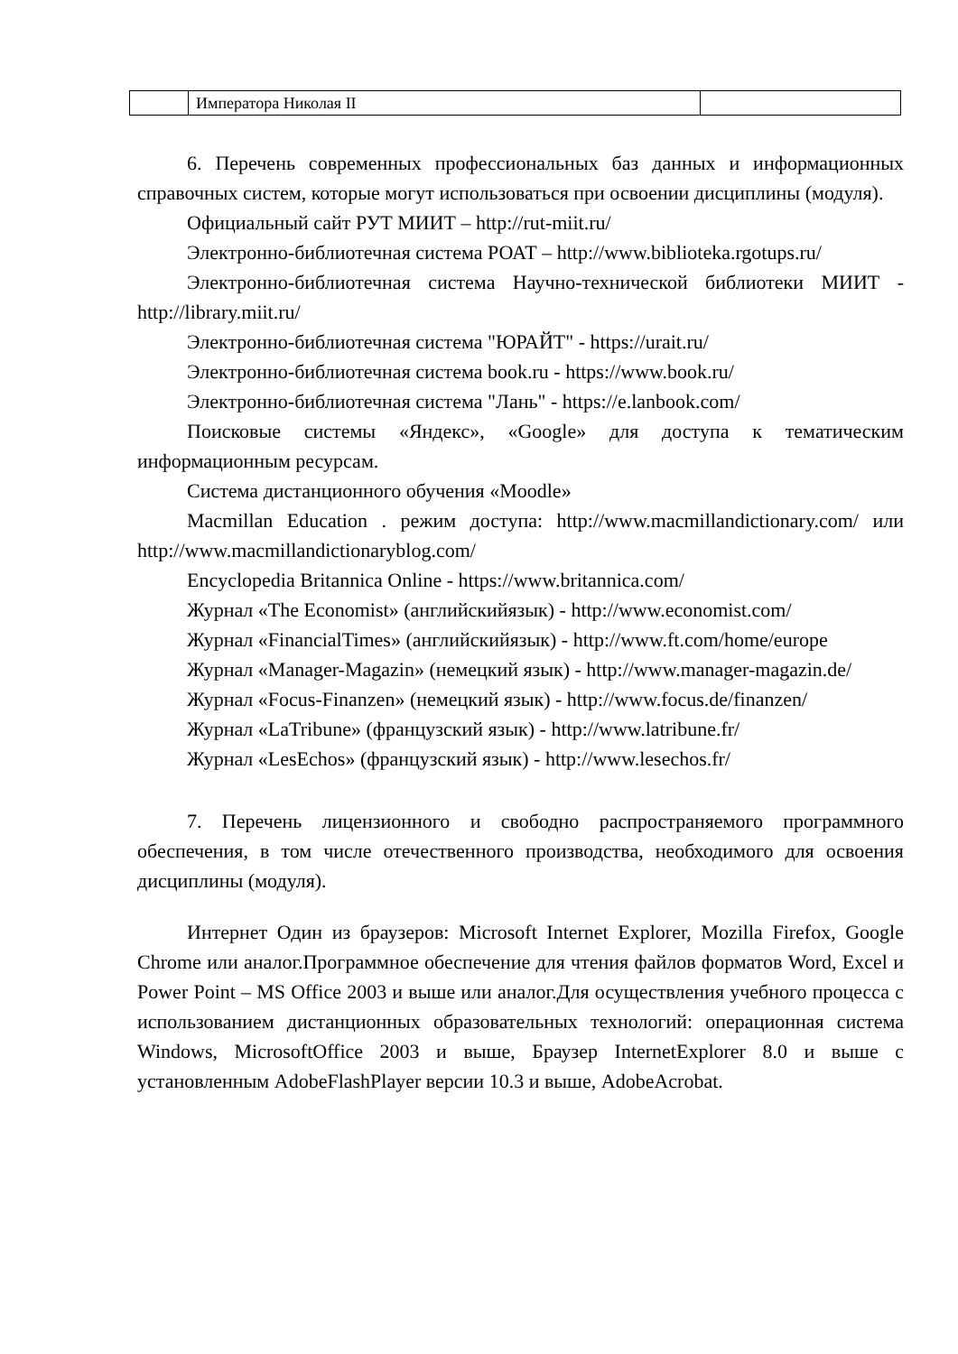| | Императора Николая II | |
6. Перечень современных профессиональных баз данных и информационных справочных систем, которые могут использоваться при освоении дисциплины (модуля).
Официальный сайт РУТ МИИТ – http://rut-miit.ru/
Электронно-библиотечная система РОАТ – http://www.biblioteka.rgotups.ru/
Электронно-библиотечная система Научно-технической библиотеки МИИТ -http://library.miit.ru/
Электронно-библиотечная система "ЮРАЙТ" - https://urait.ru/
Электронно-библиотечная система book.ru - https://www.book.ru/
Электронно-библиотечная система "Лань" - https://e.lanbook.com/
Поисковые системы «Яндекс», «Google» для доступа к тематическим информационным ресурсам.
Система дистанционного обучения «Moodle»
Macmillan Education . режим доступа: http://www.macmillandictionary.com/ или http://www.macmillandictionaryblog.com/
Encyclopedia Britannica Online - https://www.britannica.com/
Журнал «The Economist» (английскийязык) - http://www.economist.com/
Журнал «FinancialTimes» (английскийязык) - http://www.ft.com/home/europe
Журнал «Manager-Magazin» (немецкий язык) - http://www.manager-magazin.de/
Журнал «Focus-Finanzen» (немецкий язык) - http://www.focus.de/finanzen/
Журнал «LaTribune» (французский язык) - http://www.latribune.fr/
Журнал «LesEchos» (французский язык) - http://www.lesechos.fr/
7. Перечень лицензионного и свободно распространяемого программного обеспечения, в том числе отечественного производства, необходимого для освоения дисциплины (модуля).
Интернет Один из браузеров: Microsoft Internet Explorer, Mozilla Firefox, Google Chrome или аналог.Программное обеспечение для чтения файлов форматов Word, Excel и Power Point – MS Office 2003 и выше или аналог.Для осуществления учебного процесса с использованием дистанционных образовательных технологий: операционная система Windows, MicrosoftOffice 2003 и выше, Браузер InternetExplorer 8.0 и выше с установленным AdobeFlashPlayer версии 10.3 и выше, AdobeAcrobat.